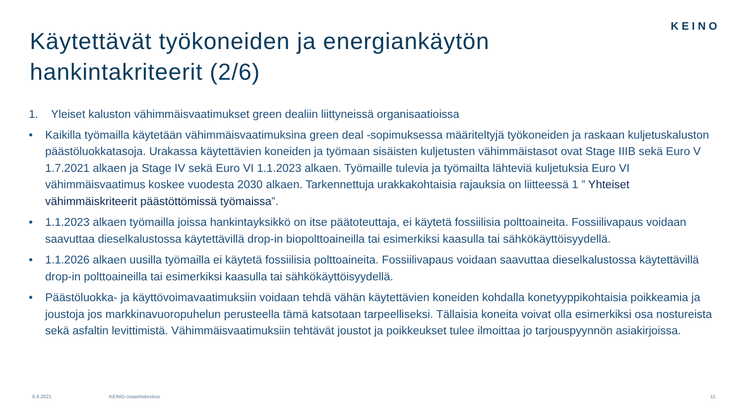KEINO
Käytettävät työkoneiden ja energiankäytön hankintakriteerit (2/6)
1. Yleiset kaluston vähimmäisvaatimukset green dealiin liittyneissä organisaatioissa
• Kaikilla työmailla käytetään vähimmäisvaatimuksina green deal -sopimuksessa määriteltyjä työkoneiden ja raskaan kuljetuskaluston päästöluokkatasoja. Urakassa käytettävien koneiden ja työmaan sisäisten kuljetusten vähimmäistasot ovat Stage IIIB sekä Euro V 1.7.2021 alkaen ja Stage IV sekä Euro VI 1.1.2023 alkaen. Työmaille tulevia ja työmailta lähteviä kuljetuksia Euro VI vähimmäisvaatimus koskee vuodesta 2030 alkaen. Tarkennettuja urakkakohtaisia rajauksia on liitteessä 1 ” Yhteiset vähimmäiskriteerit päästöttömissä työmaissa”.
• 1.1.2023 alkaen työmailla joissa hankintayksikkö on itse päätoteuttaja, ei käytetä fossiilisia polttoaineita. Fossiilivapaus voidaan saavuttaa dieselkalustossa käytettävillä drop-in biopolttoaineilla tai esimerkiksi kaasulla tai sähkökäyttöisyydellä.
• 1.1.2026 alkaen uusilla työmailla ei käytetä fossiilisia polttoaineita. Fossiilivapaus voidaan saavuttaa dieselkalustossa käytettävillä drop-in polttoaineilla tai esimerkiksi kaasulla tai sähkökäyttöisyydellä.
• Päästöluokka- ja käyttövoimavaatimuksiin voidaan tehdä vähän käytettävien koneiden kohdalla konetyyppikohtaisia poikkeamia ja joustoja jos markkinavuoropuhelun perusteella tämä katsotaan tarpeelliseksi. Tällaisia koneita voivat olla esimerkiksi osa nostureista sekä asfaltin levittimistä. Vähimmäisvaatimuksiin tehtävät joustot ja poikkeukset tulee ilmoittaa jo tarjouspyynnön asiakirjoissa.
6.4.2021 KEINO-osaamiskeskus 11